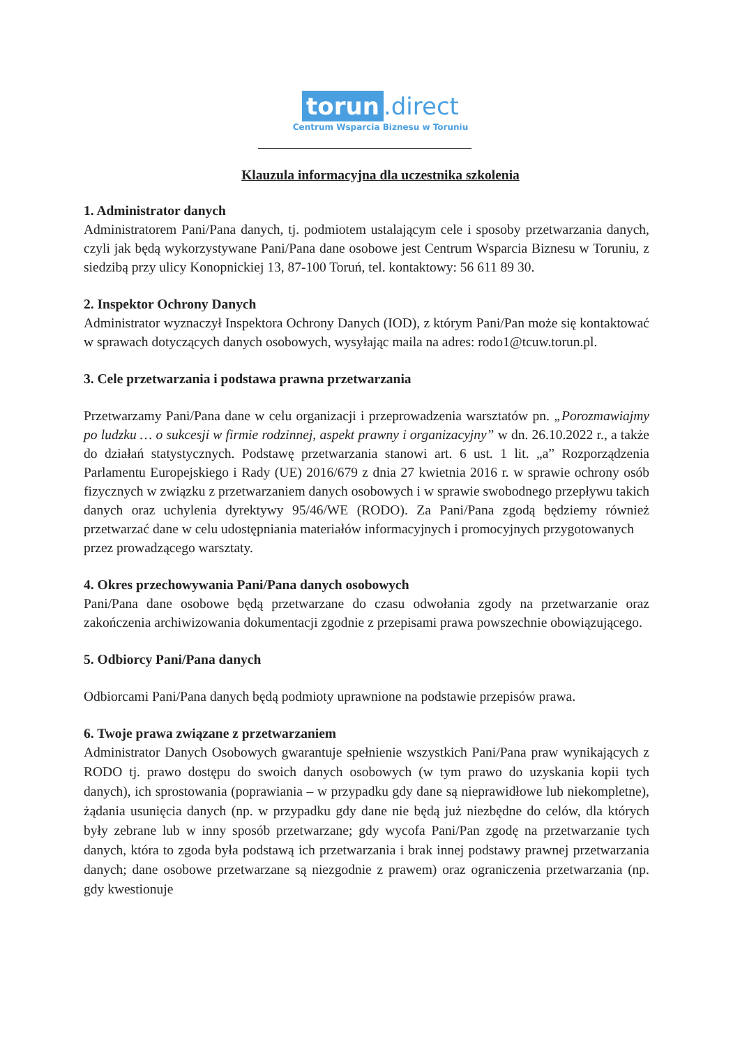torun.direct
Centrum Wsparcia Biznesu w Toruniu
Klauzula informacyjna dla uczestnika szkolenia
1. Administrator danych
Administratorem Pani/Pana danych, tj. podmiotem ustalającym cele i sposoby przetwarzania danych, czyli jak będą wykorzystywane Pani/Pana dane osobowe jest Centrum Wsparcia Biznesu w Toruniu, z siedzibą przy ulicy Konopnickiej 13, 87-100 Toruń, tel. kontaktowy: 56 611 89 30.
2. Inspektor Ochrony Danych
Administrator wyznaczył Inspektora Ochrony Danych (IOD), z którym Pani/Pan może się kontaktować w sprawach dotyczących danych osobowych, wysyłając maila na adres: rodo1@tcuw.torun.pl.
3. Cele przetwarzania i podstawa prawna przetwarzania
Przetwarzamy Pani/Pana dane w celu organizacji i przeprowadzenia warsztatów pn. „Porozmawiajmy po ludzku … o sukcesji w firmie rodzinnej, aspekt prawny i organizacyjny” w dn. 26.10.2022 r., a także do działań statystycznych. Podstawę przetwarzania stanowi art. 6 ust. 1 lit. „a” Rozporządzenia Parlamentu Europejskiego i Rady (UE) 2016/679 z dnia 27 kwietnia 2016 r. w sprawie ochrony osób fizycznych w związku z przetwarzaniem danych osobowych i w sprawie swobodnego przepływu takich danych oraz uchylenia dyrektywy 95/46/WE (RODO). Za Pani/Pana zgodą będziemy również przetwarzać dane w celu udostępniania materiałów informacyjnych i promocyjnych przygotowanych
przez prowadzącego warsztaty.
4. Okres przechowywania Pani/Pana danych osobowych
Pani/Pana dane osobowe będą przetwarzane do czasu odwołania zgody na przetwarzanie oraz zakończenia archiwizowania dokumentacji zgodnie z przepisami prawa powszechnie obowiązującego.
5. Odbiorcy Pani/Pana danych
Odbiorcami Pani/Pana danych będą podmioty uprawnione na podstawie przepisów prawa.
6. Twoje prawa związane z przetwarzaniem
Administrator Danych Osobowych gwarantuje spełnienie wszystkich Pani/Pana praw wynikających z RODO tj. prawo dostępu do swoich danych osobowych (w tym prawo do uzyskania kopii tych danych), ich sprostowania (poprawiania – w przypadku gdy dane są nieprawidłowe lub niekompletne), żądania usunięcia danych (np. w przypadku gdy dane nie będą już niezbędne do celów, dla których były zebrane lub w inny sposób przetwarzane; gdy wycofa Pani/Pan zgodę na przetwarzanie tych danych, która to zgoda była podstawą ich przetwarzania i brak innej podstawy prawnej przetwarzania danych; dane osobowe przetwarzane są niezgodnie z prawem) oraz ograniczenia przetwarzania (np. gdy kwestionuje